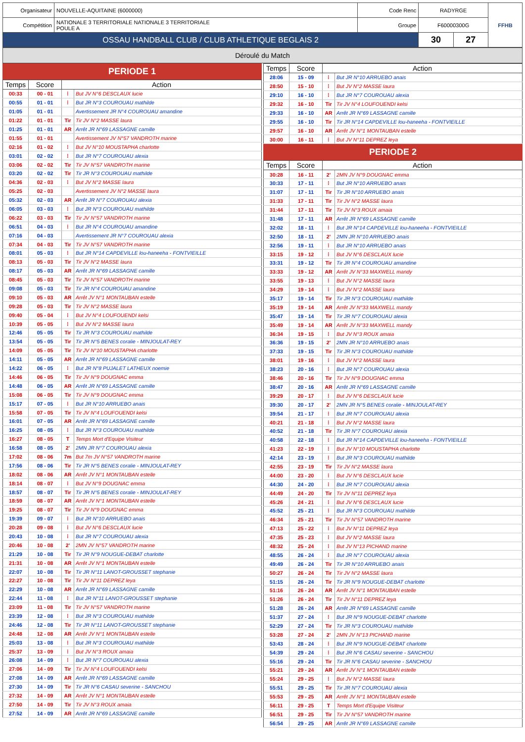| Organisateur | NOUVELLE-AQUITAINE (6000000) | Code Renc | RADYRGE | | FFHB |
| Compétition | NATIONALE 3 TERRITORIALE NATIONALE 3 TERRITORIALE POULE A | Groupe | F60000300G | | |
| OSSAU HANDBALL CLUB / CLUB ATHLETIQUE BEGLAIS 2 | | | 30 | 27 | |
Déroulé du Match
PERIODE 1
| Temps | Score | Action | |
| --- | --- | --- | --- |
| 00:33 | 00 - 01 | ⁝ | But JV N°6 DESCLAUX lucie |
| 00:55 | 01 - 01 | ⁝ | But JR N°3 COUROUAU mathilde |
| 01:05 | 01 - 01 | | Avertissement JR N°4 COUROUAU amandine |
| 01:22 | 01 - 01 | Tir | Tir JV N°2 MASSE laura |
| 01:25 | 01 - 01 | AR | Arrêt JR N°69 LASSAGNE camille |
| 01:55 | 01 - 01 | | Avertissement JV N°57 VANDROTH marine |
| 02:16 | 01 - 02 | ⁝ | But JV N°10 MOUSTAPHA charlotte |
| 03:01 | 02 - 02 | ⁝ | But JR N°7 COUROUAU alexia |
| 03:06 | 02 - 02 | Tir | Tir JV N°57 VANDROTH marine |
| 03:20 | 02 - 02 | Tir | Tir JR N°3 COUROUAU mathilde |
| 04:36 | 02 - 03 | ⁝ | But JV N°2 MASSE laura |
| 05:25 | 02 - 03 | | Avertissement JV N°2 MASSE laura |
| 05:32 | 02 - 03 | AR | Arrêt JR N°7 COUROUAU alexia |
| 06:05 | 03 - 03 | ⁝ | But JR N°3 COUROUAU mathilde |
| 06:22 | 03 - 03 | Tir | Tir JV N°57 VANDROTH marine |
| 06:51 | 04 - 03 | ⁝ | But JR N°4 COUROUAU amandine |
| 07:16 | 04 - 03 | | Avertissement JR N°7 COUROUAU alexia |
| 07:34 | 04 - 03 | Tir | Tir JV N°57 VANDROTH marine |
| 08:01 | 05 - 03 | ⁝ | But JR N°14 CAPDEVILLE lou-haneeha - FONTVIEILLE |
| 08:13 | 05 - 03 | Tir | Tir JV N°2 MASSE laura |
| 08:17 | 05 - 03 | AR | Arrêt JR N°69 LASSAGNE camille |
| 08:45 | 05 - 03 | Tir | Tir JV N°57 VANDROTH marine |
| 09:08 | 05 - 03 | Tir | Tir JR N°4 COUROUAU amandine |
| 09:10 | 05 - 03 | AR | Arrêt JV N°1 MONTAUBAN estelle |
| 09:28 | 05 - 03 | Tir | Tir JV N°2 MASSE laura |
| 09:40 | 05 - 04 | ⁝ | But JV N°4 LOUFOUENDI kelsi |
| 10:39 | 05 - 05 | ⁝ | But JV N°2 MASSE laura |
| 12:46 | 05 - 05 | Tir | Tir JR N°3 COUROUAU mathilde |
| 13:54 | 05 - 05 | Tir | Tir JR N°5 BENES coralie - MINJOULAT-REY |
| 14:09 | 05 - 05 | Tir | Tir JV N°10 MOUSTAPHA charlotte |
| 14:11 | 05 - 05 | AR | Arrêt JR N°69 LASSAGNE camille |
| 14:22 | 06 - 05 | ⁝ | But JR N°8 PUJALET LATHEUX noemie |
| 14:46 | 06 - 05 | Tir | Tir JV N°9 DOUGNAC emma |
| 14:48 | 06 - 05 | AR | Arrêt JR N°69 LASSAGNE camille |
| 15:08 | 06 - 05 | Tir | Tir JV N°9 DOUGNAC emma |
| 15:17 | 07 - 05 | ⁝ | But JR N°10 ARRUEBO anais |
| 15:58 | 07 - 05 | Tir | Tir JV N°4 LOUFOUENDI kelsi |
| 16:01 | 07 - 05 | AR | Arrêt JR N°69 LASSAGNE camille |
| 16:25 | 08 - 05 | ⁝ | But JR N°3 COUROUAU mathilde |
| 16:27 | 08 - 05 | T | Temps Mort d'Equipe Visiteur |
| 16:58 | 08 - 05 | 2' | 2MN JR N°7 COUROUAU alexia |
| 17:02 | 08 - 06 | 7m | But 7m JV N°57 VANDROTH marine |
| 17:56 | 08 - 06 | Tir | Tir JR N°5 BENES coralie - MINJOULAT-REY |
| 18:02 | 08 - 06 | AR | Arrêt JV N°1 MONTAUBAN estelle |
| 18:14 | 08 - 07 | ⁝ | But JV N°9 DOUGNAC emma |
| 18:57 | 08 - 07 | Tir | Tir JR N°5 BENES coralie - MINJOULAT-REY |
| 18:59 | 08 - 07 | AR | Arrêt JV N°1 MONTAUBAN estelle |
| 19:25 | 08 - 07 | Tir | Tir JV N°9 DOUGNAC emma |
| 19:39 | 09 - 07 | ⁝ | But JR N°10 ARRUEBO anais |
| 20:28 | 09 - 08 | ⁝ | But JV N°6 DESCLAUX lucie |
| 20:43 | 10 - 08 | ⁝ | But JR N°7 COUROUAU alexia |
| 20:46 | 10 - 08 | 2' | 2MN JV N°57 VANDROTH marine |
| 21:29 | 10 - 08 | Tir | Tir JR N°9 NOUGUE-DEBAT charlotte |
| 21:31 | 10 - 08 | AR | Arrêt JV N°1 MONTAUBAN estelle |
| 22:07 | 10 - 08 | Tir | Tir JR N°11 LANOT-GROUSSET stephanie |
| 22:27 | 10 - 08 | Tir | Tir JV N°11 DEPREZ leya |
| 22:29 | 10 - 08 | AR | Arrêt JR N°69 LASSAGNE camille |
| 22:44 | 11 - 08 | ⁝ | But JR N°11 LANOT-GROUSSET stephanie |
| 23:09 | 11 - 08 | Tir | Tir JV N°57 VANDROTH marine |
| 23:39 | 12 - 08 | ⁝ | But JR N°3 COUROUAU mathilde |
| 24:46 | 12 - 08 | Tir | Tir JR N°11 LANOT-GROUSSET stephanie |
| 24:48 | 12 - 08 | AR | Arrêt JV N°1 MONTAUBAN estelle |
| 25:03 | 13 - 08 | ⁝ | But JR N°3 COUROUAU mathilde |
| 25:37 | 13 - 09 | ⁝ | But JV N°3 ROUX amaia |
| 26:08 | 14 - 09 | ⁝ | But JR N°7 COUROUAU alexia |
| 27:06 | 14 - 09 | Tir | Tir JV N°4 LOUFOUENDI kelsi |
| 27:08 | 14 - 09 | AR | Arrêt JR N°69 LASSAGNE camille |
| 27:30 | 14 - 09 | Tir | Tir JR N°6 CASAU severine - SANCHOU |
| 27:32 | 14 - 09 | AR | Arrêt JV N°1 MONTAUBAN estelle |
| 27:50 | 14 - 09 | Tir | Tir JV N°3 ROUX amaia |
| 27:52 | 14 - 09 | AR | Arrêt JR N°69 LASSAGNE camille |
| Temps | Score | Action | |
| --- | --- | --- | --- |
| 28:06 | 15 - 09 | ⁝ | But JR N°10 ARRUEBO anais |
| 28:50 | 15 - 10 | ⁝ | But JV N°2 MASSE laura |
| 29:10 | 16 - 10 | ⁝ | But JR N°7 COUROUAU alexia |
| 29:32 | 16 - 10 | Tir | Tir JV N°4 LOUFOUENDI kelsi |
| 29:33 | 16 - 10 | AR | Arrêt JR N°69 LASSAGNE camille |
| 29:55 | 16 - 10 | Tir | Tir JR N°14 CAPDEVILLE lou-haneeha - FONTVIEILLE |
| 29:57 | 16 - 10 | AR | Arrêt JV N°1 MONTAUBAN estelle |
| 30:00 | 16 - 11 | ⁝ | But JV N°11 DEPREZ leya |
PERIODE 2
| Temps | Score | Action | |
| --- | --- | --- | --- |
| 30:28 | 16 - 11 | 2' | 2MN JV N°9 DOUGNAC emma |
| 30:33 | 17 - 11 | ⁝ | But JR N°10 ARRUEBO anais |
| 31:07 | 17 - 11 | Tir | Tir JR N°10 ARRUEBO anais |
| 31:33 | 17 - 11 | Tir | Tir JV N°2 MASSE laura |
| 31:44 | 17 - 11 | Tir | Tir JV N°3 ROUX amaia |
| 31:48 | 17 - 11 | AR | Arrêt JR N°69 LASSAGNE camille |
| 32:02 | 18 - 11 | ⁝ | But JR N°14 CAPDEVILLE lou-haneeha - FONTVIEILLE |
| 32:50 | 18 - 11 | 2' | 2MN JR N°10 ARRUEBO anais |
| 32:56 | 19 - 11 | ⁝ | But JR N°10 ARRUEBO anais |
| 33:15 | 19 - 12 | ⁝ | But JV N°6 DESCLAUX lucie |
| 33:31 | 19 - 12 | Tir | Tir JR N°4 COUROUAU amandine |
| 33:33 | 19 - 12 | AR | Arrêt JV N°33 MAXWELL mandy |
| 33:55 | 19 - 13 | ⁝ | But JV N°2 MASSE laura |
| 34:29 | 19 - 14 | ⁝ | But JV N°2 MASSE laura |
| 35:17 | 19 - 14 | Tir | Tir JR N°3 COUROUAU mathilde |
| 35:19 | 19 - 14 | AR | Arrêt JV N°33 MAXWELL mandy |
| 35:47 | 19 - 14 | Tir | Tir JR N°7 COUROUAU alexia |
| 35:49 | 19 - 14 | AR | Arrêt JV N°33 MAXWELL mandy |
| 36:34 | 19 - 15 | ⁝ | But JV N°3 ROUX amaia |
| 36:36 | 19 - 15 | 2' | 2MN JR N°10 ARRUEBO anais |
| 37:33 | 19 - 15 | Tir | Tir JR N°3 COUROUAU mathilde |
| 38:01 | 19 - 16 | ⁝ | But JV N°2 MASSE laura |
| 38:23 | 20 - 16 | ⁝ | But JR N°7 COUROUAU alexia |
| 38:46 | 20 - 16 | Tir | Tir JV N°9 DOUGNAC emma |
| 38:47 | 20 - 16 | AR | Arrêt JR N°69 LASSAGNE camille |
| 39:29 | 20 - 17 | ⁝ | But JV N°6 DESCLAUX lucie |
| 39:30 | 20 - 17 | 2' | 2MN JR N°5 BENES coralie - MINJOULAT-REY |
| 39:54 | 21 - 17 | ⁝ | But JR N°7 COUROUAU alexia |
| 40:21 | 21 - 18 | ⁝ | But JV N°2 MASSE laura |
| 40:52 | 21 - 18 | Tir | Tir JR N°7 COUROUAU alexia |
| 40:58 | 22 - 18 | ⁝ | But JR N°14 CAPDEVILLE lou-haneeha - FONTVIEILLE |
| 41:23 | 22 - 19 | ⁝ | But JV N°10 MOUSTAPHA charlotte |
| 42:14 | 23 - 19 | ⁝ | But JR N°3 COUROUAU mathilde |
| 42:55 | 23 - 19 | Tir | Tir JV N°2 MASSE laura |
| 44:00 | 23 - 20 | ⁝ | But JV N°6 DESCLAUX lucie |
| 44:30 | 24 - 20 | ⁝ | But JR N°7 COUROUAU alexia |
| 44:49 | 24 - 20 | Tir | Tir JV N°11 DEPREZ leya |
| 45:26 | 24 - 21 | ⁝ | But JV N°6 DESCLAUX lucie |
| 45:52 | 25 - 21 | ⁝ | But JR N°3 COUROUAU mathilde |
| 46:34 | 25 - 21 | Tir | Tir JV N°57 VANDROTH marine |
| 47:13 | 25 - 22 | ⁝ | But JV N°11 DEPREZ leya |
| 47:35 | 25 - 23 | ⁝ | But JV N°2 MASSE laura |
| 48:32 | 25 - 24 | ⁝ | But JV N°13 PICHAND marine |
| 48:55 | 26 - 24 | ⁝ | But JR N°7 COUROUAU alexia |
| 49:49 | 26 - 24 | Tir | Tir JR N°10 ARRUEBO anais |
| 50:27 | 26 - 24 | Tir | Tir JV N°2 MASSE laura |
| 51:15 | 26 - 24 | Tir | Tir JR N°9 NOUGUE-DEBAT charlotte |
| 51:16 | 26 - 24 | AR | Arrêt JV N°1 MONTAUBAN estelle |
| 51:26 | 26 - 24 | Tir | Tir JV N°11 DEPREZ leya |
| 51:28 | 26 - 24 | AR | Arrêt JR N°69 LASSAGNE camille |
| 51:37 | 27 - 24 | ⁝ | But JR N°9 NOUGUE-DEBAT charlotte |
| 52:29 | 27 - 24 | Tir | Tir JR N°3 COUROUAU mathilde |
| 53:28 | 27 - 24 | 2' | 2MN JV N°13 PICHAND marine |
| 53:43 | 28 - 24 | ⁝ | But JR N°9 NOUGUE-DEBAT charlotte |
| 54:39 | 29 - 24 | ⁝ | But JR N°6 CASAU severine - SANCHOU |
| 55:16 | 29 - 24 | Tir | Tir JR N°6 CASAU severine - SANCHOU |
| 55:21 | 29 - 24 | AR | Arrêt JV N°1 MONTAUBAN estelle |
| 55:24 | 29 - 25 | ⁝ | But JV N°2 MASSE laura |
| 55:51 | 29 - 25 | Tir | Tir JR N°7 COUROUAU alexia |
| 55:53 | 29 - 25 | AR | Arrêt JV N°1 MONTAUBAN estelle |
| 56:11 | 29 - 25 | T | Temps Mort d'Equipe Visiteur |
| 56:51 | 29 - 25 | Tir | Tir JV N°57 VANDROTH marine |
| 56:54 | 29 - 25 | AR | Arrêt JR N°69 LASSAGNE camille |